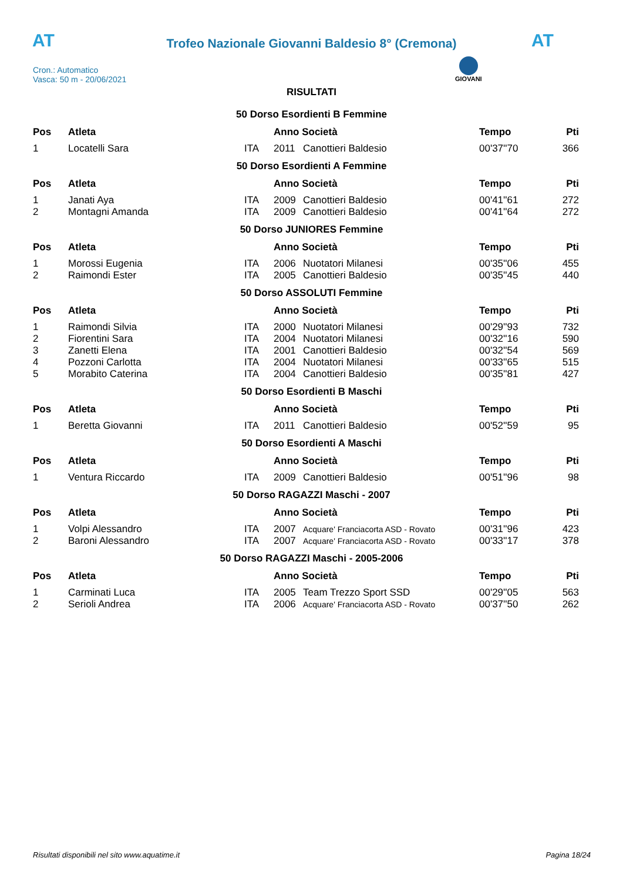AT AT
Trofeo Nazionale Giovanni Baldesio 8° (Cremona)
Cron.: Automatico
Vasca: 50 m - 20/06/2021
GIOVANI
RISULTATI
50 Dorso Esordienti B Femmine
| Pos | Atleta | | Anno Società | | Tempo | Pti |
| --- | --- | --- | --- | --- | --- | --- |
| 1 | Locatelli Sara | ITA | 2011 | Canottieri Baldesio | 00'37''70 | 366 |
50 Dorso Esordienti A Femmine
| Pos | Atleta | | Anno Società | | Tempo | Pti |
| --- | --- | --- | --- | --- | --- | --- |
| 1 | Janati Aya | ITA | 2009 | Canottieri Baldesio | 00'41''61 | 272 |
| 2 | Montagni Amanda | ITA | 2009 | Canottieri Baldesio | 00'41''64 | 272 |
50 Dorso JUNIORES Femmine
| Pos | Atleta | | Anno Società | | Tempo | Pti |
| --- | --- | --- | --- | --- | --- | --- |
| 1 | Morossi Eugenia | ITA | 2006 | Nuotatori Milanesi | 00'35''06 | 455 |
| 2 | Raimondi Ester | ITA | 2005 | Canottieri Baldesio | 00'35''45 | 440 |
50 Dorso ASSOLUTI Femmine
| Pos | Atleta | | Anno Società | | Tempo | Pti |
| --- | --- | --- | --- | --- | --- | --- |
| 1 | Raimondi Silvia | ITA | 2000 | Nuotatori Milanesi | 00'29''93 | 732 |
| 2 | Fiorentini Sara | ITA | 2004 | Nuotatori Milanesi | 00'32''16 | 590 |
| 3 | Zanetti Elena | ITA | 2001 | Canottieri Baldesio | 00'32''54 | 569 |
| 4 | Pozzoni Carlotta | ITA | 2004 | Nuotatori Milanesi | 00'33''65 | 515 |
| 5 | Morabito Caterina | ITA | 2004 | Canottieri Baldesio | 00'35''81 | 427 |
50 Dorso Esordienti B Maschi
| Pos | Atleta | | Anno Società | | Tempo | Pti |
| --- | --- | --- | --- | --- | --- | --- |
| 1 | Beretta Giovanni | ITA | 2011 | Canottieri Baldesio | 00'52''59 | 95 |
50 Dorso Esordienti A Maschi
| Pos | Atleta | | Anno Società | | Tempo | Pti |
| --- | --- | --- | --- | --- | --- | --- |
| 1 | Ventura Riccardo | ITA | 2009 | Canottieri Baldesio | 00'51''96 | 98 |
50 Dorso RAGAZZI Maschi - 2007
| Pos | Atleta | | Anno Società | | Tempo | Pti |
| --- | --- | --- | --- | --- | --- | --- |
| 1 | Volpi Alessandro | ITA | 2007 | Acquare' Franciacorta ASD - Rovato | 00'31''96 | 423 |
| 2 | Baroni Alessandro | ITA | 2007 | Acquare' Franciacorta ASD - Rovato | 00'33''17 | 378 |
50 Dorso RAGAZZI Maschi - 2005-2006
| Pos | Atleta | | Anno Società | | Tempo | Pti |
| --- | --- | --- | --- | --- | --- | --- |
| 1 | Carminati Luca | ITA | 2005 | Team Trezzo Sport SSD | 00'29''05 | 563 |
| 2 | Serioli Andrea | ITA | 2006 | Acquare' Franciacorta ASD - Rovato | 00'37''50 | 262 |
Risultati disponibili nel sito www.aquatime.it Pagina 18/24